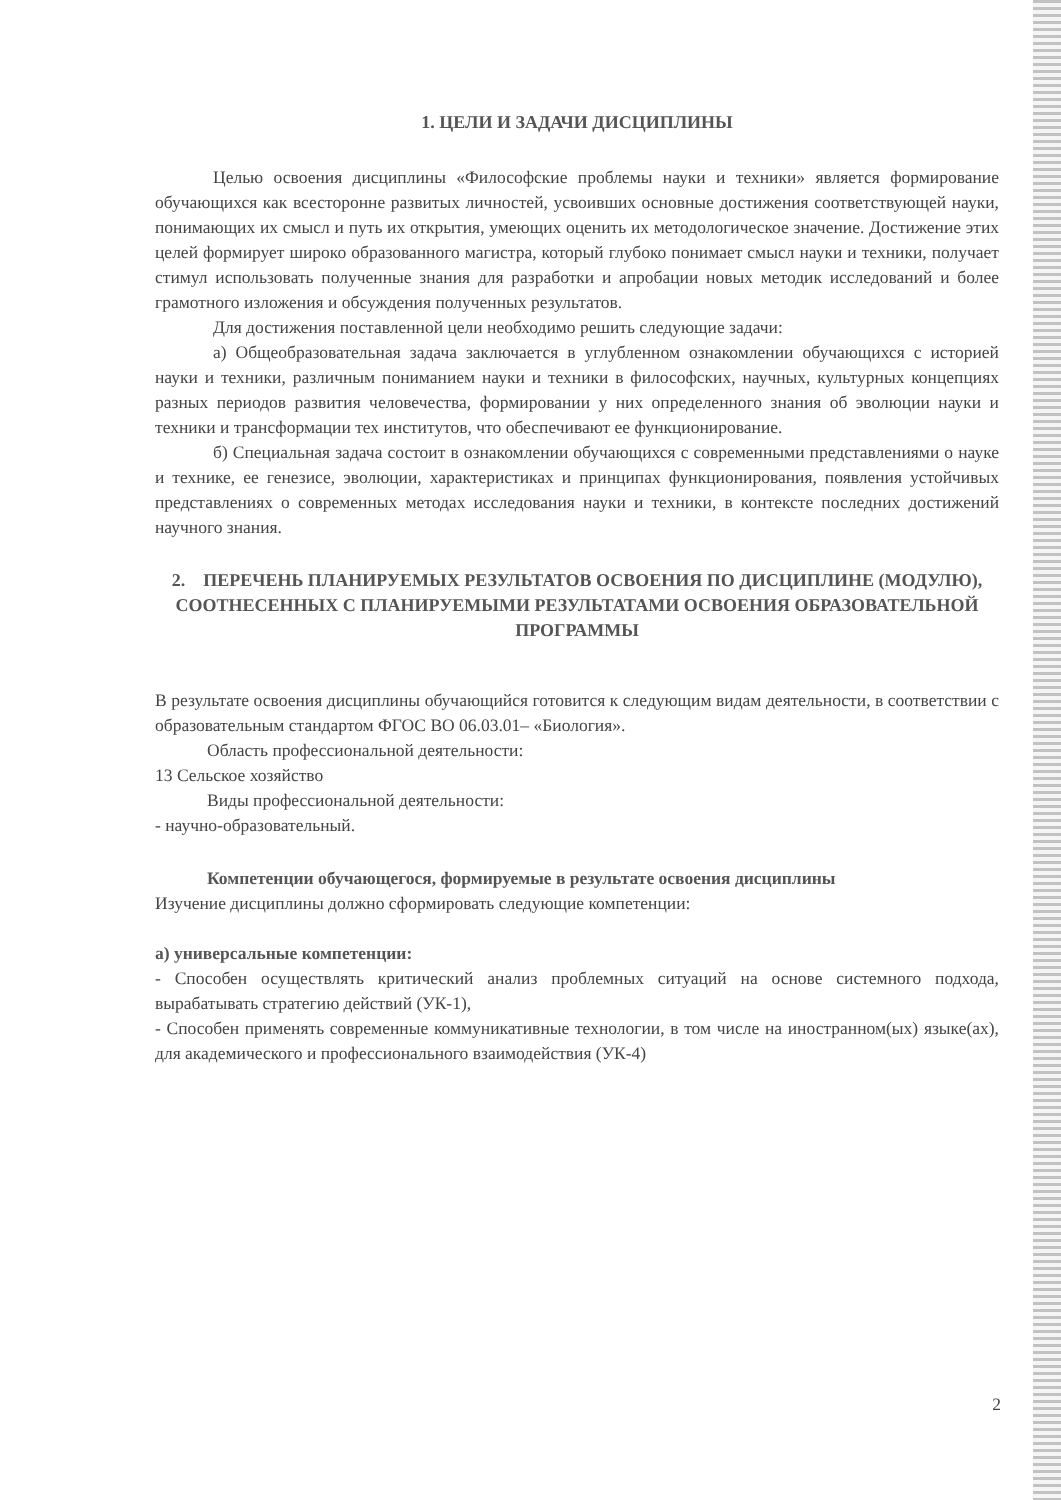1. ЦЕЛИ И ЗАДАЧИ ДИСЦИПЛИНЫ
Целью освоения дисциплины «Философские проблемы науки и техники» является формирование обучающихся как всесторонне развитых личностей, усвоивших основные достижения соответствующей науки, понимающих их смысл и путь их открытия, умеющих оценить их методологическое значение. Достижение этих целей формирует широко образованного магистра, который глубоко понимает смысл науки и техники, получает стимул использовать полученные знания для разработки и апробации новых методик исследований и более грамотного изложения и обсуждения полученных результатов.
Для достижения поставленной цели необходимо решить следующие задачи:
а) Общеобразовательная задача заключается в углубленном ознакомлении обучающихся с историей науки и техники, различным пониманием науки и техники в философских, научных, культурных концепциях разных периодов развития человечества, формировании у них определенного знания об эволюции науки и техники и трансформации тех институтов, что обеспечивают ее функционирование.
б) Специальная задача состоит в ознакомлении обучающихся с современными представлениями о науке и технике, ее генезисе, эволюции, характеристиках и принципах функционирования, появления устойчивых представлениях о современных методах исследования науки и техники, в контексте последних достижений научного знания.
2. ПЕРЕЧЕНЬ ПЛАНИРУЕМЫХ РЕЗУЛЬТАТОВ ОСВОЕНИЯ ПО ДИСЦИПЛИНЕ (МОДУЛЮ), СООТНЕСЕННЫХ С ПЛАНИРУЕМЫМИ РЕЗУЛЬТАТАМИ ОСВОЕНИЯ ОБРАЗОВАТЕЛЬНОЙ ПРОГРАММЫ
В результате освоения дисциплины обучающийся готовится к следующим видам деятельности, в соответствии с образовательным стандартом ФГОС ВО 06.03.01– «Биология».
Область профессиональной деятельности:
13 Сельское хозяйство
Виды профессиональной деятельности:
- научно-образовательный.
Компетенции обучающегося, формируемые в результате освоения дисциплины
Изучение дисциплины должно сформировать следующие компетенции:
а) универсальные компетенции:
- Способен осуществлять критический анализ проблемных ситуаций на основе системного подхода, вырабатывать стратегию действий (УК-1),
- Способен применять современные коммуникативные технологии, в том числе на иностранном(ых) языке(ах), для академического и профессионального взаимодействия (УК-4)
2